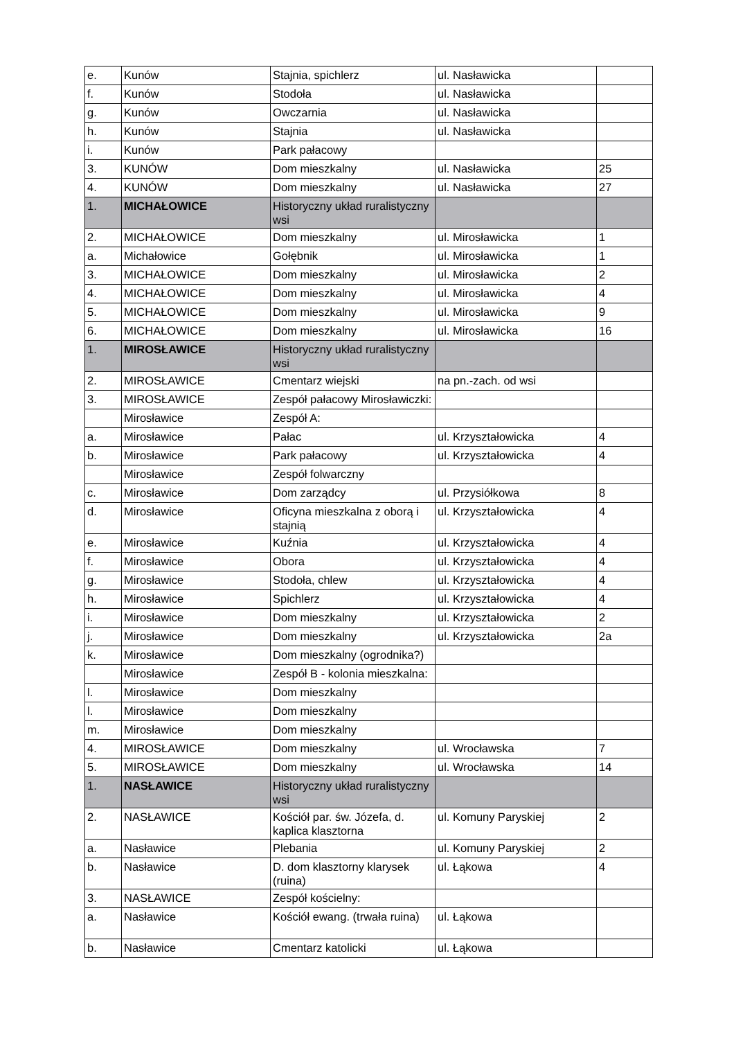| e. | Kunów | Stajnia, spichlerz | ul. Nasławicka | |
| f. | Kunów | Stodoła | ul. Nasławicka | |
| g. | Kunów | Owczarnia | ul. Nasławicka | |
| h. | Kunów | Stajnia | ul. Nasławicka | |
| i. | Kunów | Park pałacowy | | |
| 3. | KUNÓW | Dom mieszkalny | ul. Nasławicka | 25 |
| 4. | KUNÓW | Dom mieszkalny | ul. Nasławicka | 27 |
| 1. | MICHAŁOWICE | Historyczny układ ruralistyczny wsi | | |
| 2. | MICHAŁOWICE | Dom mieszkalny | ul. Mirosławicka | 1 |
| a. | Michałowice | Gołębnik | ul. Mirosławicka | 1 |
| 3. | MICHAŁOWICE | Dom mieszkalny | ul. Mirosławicka | 2 |
| 4. | MICHAŁOWICE | Dom mieszkalny | ul. Mirosławicka | 4 |
| 5. | MICHAŁOWICE | Dom mieszkalny | ul. Mirosławicka | 9 |
| 6. | MICHAŁOWICE | Dom mieszkalny | ul. Mirosławicka | 16 |
| 1. | MIROSŁAWICE | Historyczny układ ruralistyczny wsi | | |
| 2. | MIROSŁAWICE | Cmentarz wiejski | na pn.-zach. od wsi | |
| 3. | MIROSŁAWICE | Zespół pałacowy Mirosławiczki: | | |
| | Mirosławice | Zespół A: | | |
| a. | Mirosławice | Pałac | ul. Krzyształowicka | 4 |
| b. | Mirosławice | Park pałacowy | ul. Krzyształowicka | 4 |
| | Mirosławice | Zespół folwarczny | | |
| c. | Mirosławice | Dom zarządcy | ul. Przysiółkowa | 8 |
| d. | Mirosławice | Oficyna mieszkalna z oborą i stajnią | ul. Krzyształowicka | 4 |
| e. | Mirosławice | Kuźnia | ul. Krzyształowicka | 4 |
| f. | Mirosławice | Obora | ul. Krzyształowicka | 4 |
| g. | Mirosławice | Stodoła, chlew | ul. Krzyształowicka | 4 |
| h. | Mirosławice | Spichlerz | ul. Krzyształowicka | 4 |
| i. | Mirosławice | Dom mieszkalny | ul. Krzyształowicka | 2 |
| j. | Mirosławice | Dom mieszkalny | ul. Krzyształowicka | 2a |
| k. | Mirosławice | Dom mieszkalny (ogrodnika?) | | |
| | Mirosławice | Zespół B - kolonia mieszkalna: | | |
| l. | Mirosławice | Dom mieszkalny | | |
| l. | Mirosławice | Dom mieszkalny | | |
| m. | Mirosławice | Dom mieszkalny | | |
| 4. | MIROSŁAWICE | Dom mieszkalny | ul. Wrocławska | 7 |
| 5. | MIROSŁAWICE | Dom mieszkalny | ul. Wrocławska | 14 |
| 1. | NASŁAWICE | Historyczny układ ruralistyczny wsi | | |
| 2. | NASŁAWICE | Kościół par. św. Józefa, d. kaplica klasztorna | ul. Komuny Paryskiej | 2 |
| a. | Nasławice | Plebania | ul. Komuny Paryskiej | 2 |
| b. | Nasławice | D. dom klasztorny klarysek (ruina) | ul. Łąkowa | 4 |
| 3. | NASŁAWICE | Zespół kościelny: | | |
| a. | Nasławice | Kościół ewang. (trwała ruina) | ul. Łąkowa | |
| b. | Nasławice | Cmentarz katolicki | ul. Łąkowa | |